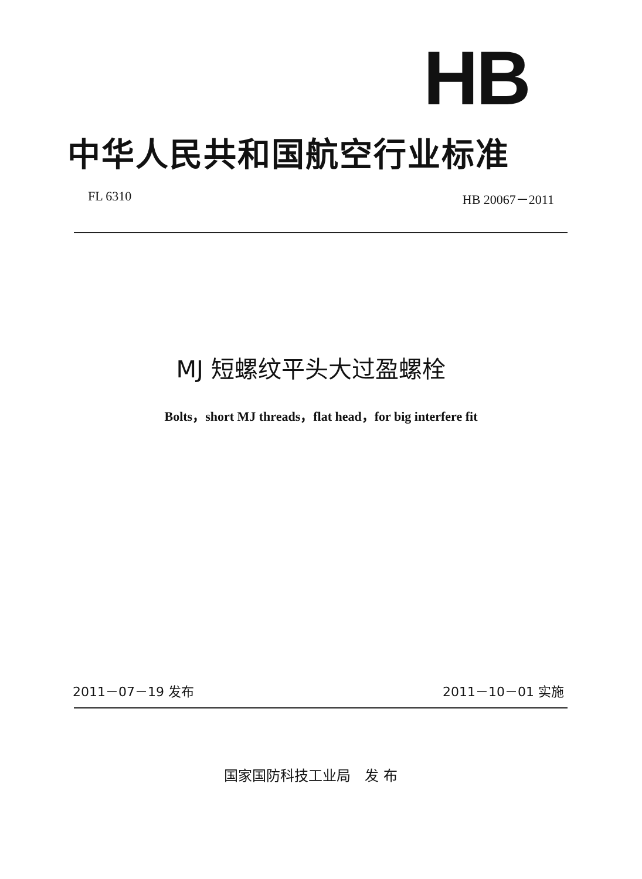HB
中华人民共和国航空行业标准
FL 6310 HB 20067－2011
MJ 短螺纹平头大过盈螺栓
Bolts，short MJ threads，flat head，for big interfere fit
2011－07－19 发布 2011－10－01 实施
国家国防科技工业局　发 布